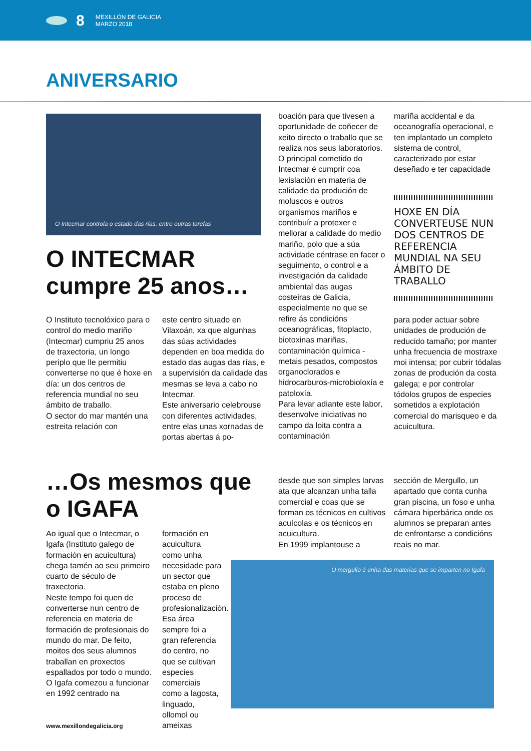8
MEXILLÓN DE GALICIA
MARZO 2018
ANIVERSARIO
O Intecmar controla o estado das rías, entre outras tarefas
O INTECMAR
cumpre 25 anos…
O Instituto tecnolóxico para o control do medio mariño (Intecmar) cumpriu 25 anos de traxectoria, un longo periplo que lle permitiu converterse no que é hoxe en día: un dos centros de referencia mundial no seu ámbito de traballo.
O sector do mar mantén una estreita relación con
este centro situado en Vilaxoán, xa que algunhas das súas actividades dependen en boa medida do estado das augas das rías, e a supervisión da calidade das mesmas se leva a cabo no Intecmar.
Este aniversario celebrouse con diferentes actividades, entre elas unas xornadas de portas abertas á po-
boación para que tivesen a oportunidade de coñecer de xeito directo o traballo que se realiza nos seus laboratorios.
O principal cometido do Intecmar é cumprir coa lexislación en materia de calidade da produción de moluscos e outros organismos mariños e contribuír a protexer e mellorar a calidade do medio mariño, polo que a súa actividade céntrase en facer o seguimento, o control e a investigación da calidade ambiental das augas costeiras de Galicia, especialmente no que se refire ás condicións oceanográficas, fitoplacto, biotoxinas mariñas, contaminación química -metais pesados, compostos organoclorados e hidrocarburos-microbioloxía e patoloxía.
Para levar adiante este labor, desenvolve iniciativas no campo da loita contra a contaminación
mariña accidental e da oceanografía operacional, e ten implantado un completo sistema de control, caracterizado por estar deseñado e ter capacidade
HOXE EN DÍA CONVERTEUSE NUN DOS CENTROS DE REFERENCIA MUNDIAL NA SEU ÁMBITO DE TRABALLO
para poder actuar sobre unidades de produción de reducido tamaño; por manter unha frecuencia de mostraxe moi intensa; por cubrir tódalas zonas de produción da costa galega; e por controlar tódolos grupos de especies sometidos a explotación comercial do marisqueo e da acuicultura.
…Os mesmos que
o IGAFA
Ao igual que o Intecmar, o Igafa (Instituto galego de formación en acuicultura) chega tamén ao seu primeiro cuarto de século de traxectoria.
Neste tempo foi quen de converterse nun centro de referencia en materia de formación de profesionais do mundo do mar. De feito, moitos dos seus alumnos traballan en proxectos espallados por todo o mundo.
O Igafa comezou a funcionar en 1992 centrado na
formación en acuicultura como unha necesidade para un sector que estaba en pleno proceso de profesionalización. Esa área sempre foi a gran referencia do centro, no que se cultivan especies comerciais como a lagosta, linguado, ollomol ou ameixas
desde que son simples larvas ata que alcanzan unha talla comercial e coas que se forman os técnicos en cultivos acuícolas e os técnicos en acuicultura.
En 1999 implantouse a
sección de Mergullo, un apartado que conta cunha gran piscina, un foso e unha cámara hiperbárica onde os alumnos se preparan antes de enfrontarse a condicións reais no mar.
O mergullo é unha das materias que se imparten no Igafa
www.mexillondegalicia.org